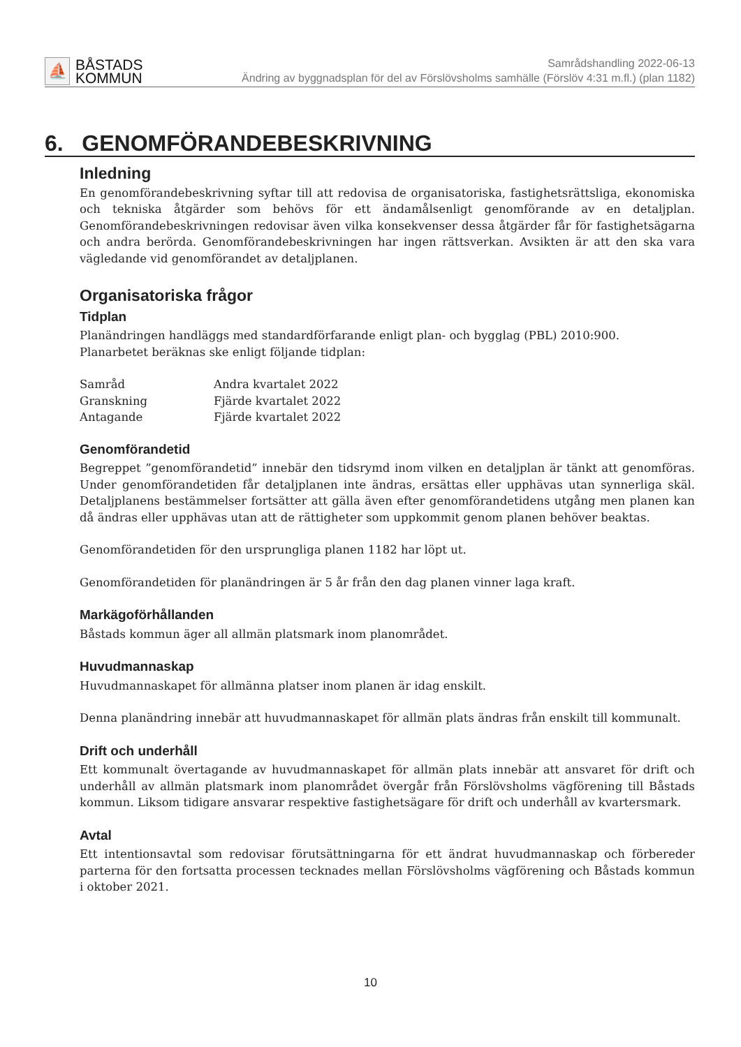⛵
BÅSTADS
KOMMUN
Samrådshandling 2022-06-13
Ändring av byggnadsplan för del av Förslövsholms samhälle (Förslöv 4:31 m.fl.) (plan 1182)
6. GENOMFÖRANDEBESKRIVNING
Inledning
En genomförandebeskrivning syftar till att redovisa de organisatoriska, fastighetsrättsliga, ekonomiska och tekniska åtgärder som behövs för ett ändamålsenligt genomförande av en detaljplan. Genomförandebeskrivningen redovisar även vilka konsekvenser dessa åtgärder får för fastighetsägarna och andra berörda. Genomförandebeskrivningen har ingen rättsverkan. Avsikten är att den ska vara vägledande vid genomförandet av detaljplanen.
Organisatoriska frågor
Tidplan
Planändringen handläggs med standardförfarande enligt plan- och bygglag (PBL) 2010:900.
Planarbetet beräknas ske enligt följande tidplan:
| Samråd | Andra kvartalet 2022 |
| Granskning | Fjärde kvartalet 2022 |
| Antagande | Fjärde kvartalet 2022 |
Genomförandetid
Begreppet ”genomförandetid” innebär den tidsrymd inom vilken en detaljplan är tänkt att genomföras. Under genomförandetiden får detaljplanen inte ändras, ersättas eller upphävas utan synnerliga skäl. Detaljplanens bestämmelser fortsätter att gälla även efter genomförandetidens utgång men planen kan då ändras eller upphävas utan att de rättigheter som uppkommit genom planen behöver beaktas.
Genomförandetiden för den ursprungliga planen 1182 har löpt ut.
Genomförandetiden för planändringen är 5 år från den dag planen vinner laga kraft.
Markägoförhållanden
Båstads kommun äger all allmän platsmark inom planområdet.
Huvudmannaskap
Huvudmannaskapet för allmänna platser inom planen är idag enskilt.
Denna planändring innebär att huvudmannaskapet för allmän plats ändras från enskilt till kommunalt.
Drift och underhåll
Ett kommunalt övertagande av huvudmannaskapet för allmän plats innebär att ansvaret för drift och underhåll av allmän platsmark inom planområdet övergår från Förslövsholms vägförening till Båstads kommun. Liksom tidigare ansvarar respektive fastighetsägare för drift och underhåll av kvartersmark.
Avtal
Ett intentionsavtal som redovisar förutsättningarna för ett ändrat huvudmannaskap och förbereder parterna för den fortsatta processen tecknades mellan Förslövsholms vägförening och Båstads kommun i oktober 2021.
10